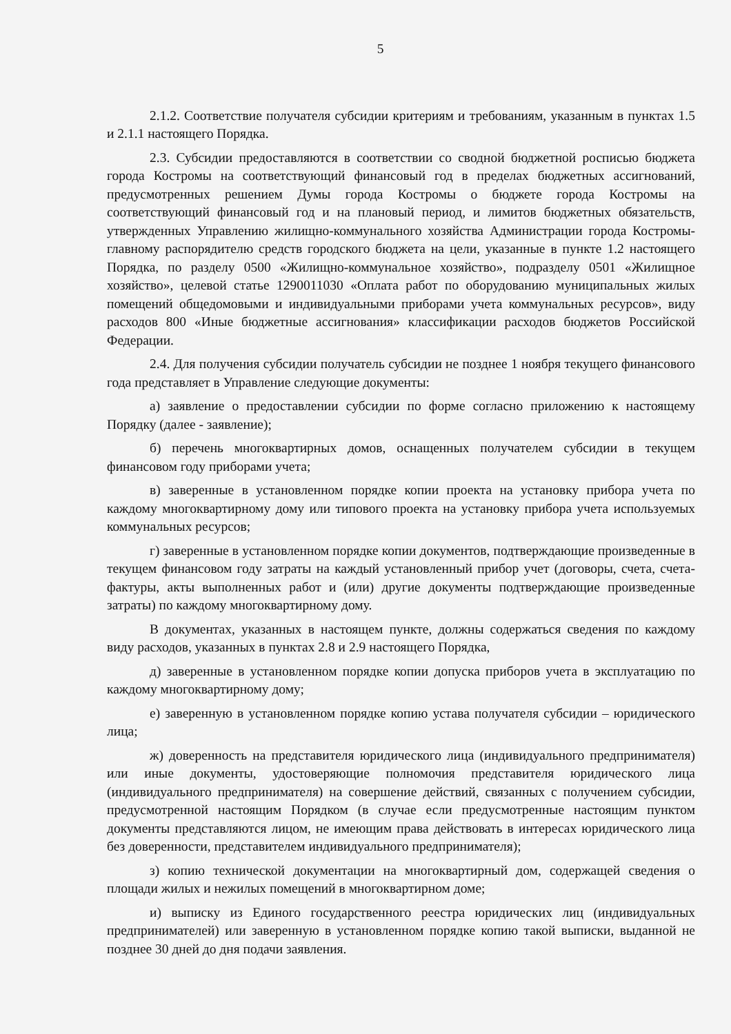5
2.1.2. Соответствие получателя субсидии критериям и требованиям, указанным в пунктах 1.5 и 2.1.1 настоящего Порядка.
2.3. Субсидии предоставляются в соответствии со сводной бюджетной росписью бюджета города Костромы на соответствующий финансовый год в пределах бюджетных ассигнований, предусмотренных решением Думы города Костромы о бюджете города Костромы на соответствующий финансовый год и на плановый период, и лимитов бюджетных обязательств, утвержденных Управлению жилищно-коммунального хозяйства Администрации города Костромы-главному распорядителю средств городского бюджета на цели, указанные в пункте 1.2 настоящего Порядка, по разделу 0500 «Жилищно-коммунальное хозяйство», подразделу 0501 «Жилищное хозяйство», целевой статье 1290011030 «Оплата работ по оборудованию муниципальных жилых помещений общедомовыми и индивидуальными приборами учета коммунальных ресурсов», виду расходов 800 «Иные бюджетные ассигнования» классификации расходов бюджетов Российской Федерации.
2.4. Для получения субсидии получатель субсидии не позднее 1 ноября текущего финансового года представляет в Управление следующие документы:
а) заявление о предоставлении субсидии по форме согласно приложению к настоящему Порядку (далее - заявление);
б) перечень многоквартирных домов, оснащенных получателем субсидии в текущем финансовом году приборами учета;
в) заверенные в установленном порядке копии проекта на установку прибора учета по каждому многоквартирному дому или типового проекта на установку прибора учета используемых коммунальных ресурсов;
г) заверенные в установленном порядке копии документов, подтверждающие произведенные в текущем финансовом году затраты на каждый установленный прибор учет (договоры, счета, счета-фактуры, акты выполненных работ и (или) другие документы подтверждающие произведенные затраты) по каждому многоквартирному дому.
В документах, указанных в настоящем пункте, должны содержаться сведения по каждому виду расходов, указанных в пунктах 2.8 и 2.9 настоящего Порядка,
д) заверенные в установленном порядке копии допуска приборов учета в эксплуатацию по каждому многоквартирному дому;
е) заверенную в установленном порядке копию устава получателя субсидии – юридического лица;
ж) доверенность на представителя юридического лица (индивидуального предпринимателя) или иные документы, удостоверяющие полномочия представителя юридического лица (индивидуального предпринимателя) на совершение действий, связанных с получением субсидии, предусмотренной настоящим Порядком (в случае если предусмотренные настоящим пунктом документы представляются лицом, не имеющим права действовать в интересах юридического лица без доверенности, представителем индивидуального предпринимателя);
з) копию технической документации на многоквартирный дом, содержащей сведения о площади жилых и нежилых помещений в многоквартирном доме;
и) выписку из Единого государственного реестра юридических лиц (индивидуальных предпринимателей) или заверенную в установленном порядке копию такой выписки, выданной не позднее 30 дней до дня подачи заявления.